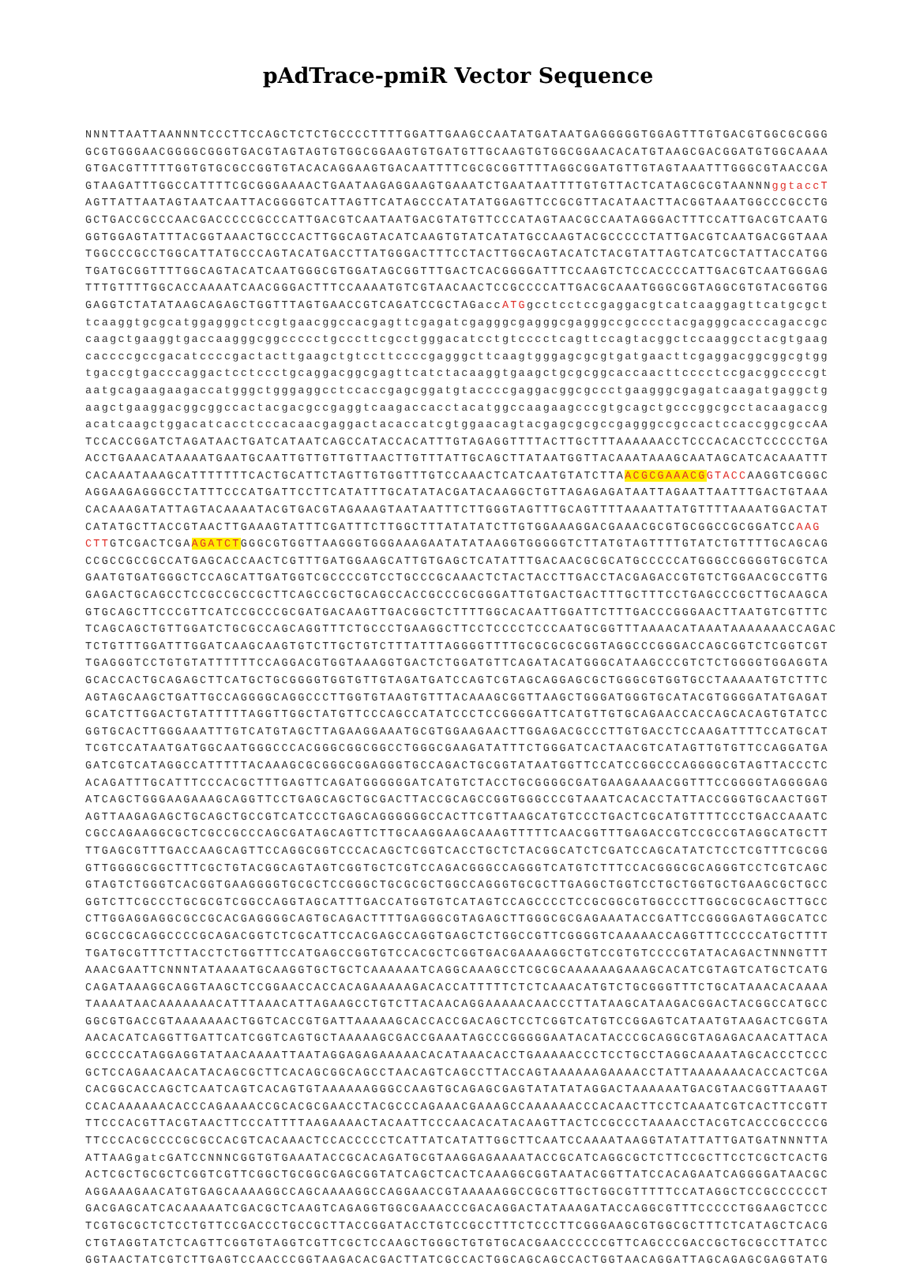pAdTrace-pmiR Vector Sequence
NNNTTAATTAANNNTCCCTTCCAGCTCTCTGCCCCTTTTGGATTGAAGCCAATATGATAATGAGGGGGTGGAGTTTGTGACGTGGCGCGGG GCGTGGGAACGGGGCGGGTGACGTAGTAGTGTGGCGGAAGTGTGATGTTGCAAGTGTGGCGGAACACATGTAAGCGACGGATGTGGCAAAA GTGACGTTTTTGGTGTGCGCCGGTGTACACAGGAAGTGACAATTTTCGCGCGGTTTTAGGCGGATGTTGTAGTAAATTTGGGCGTAACCGA GTAAGATTTGGCCATTTTCGCGGGAAAACTGAATAAGAGGAAGTGAAATCTGAATAATTTTGTGTTACTCATAGCGCGTAANNNggtaccT AGTTATTAATAGTAATCAATTACGGGGTCATTAGTTCATAGCCCATATATGGAGTTCCGCGTTACATAACTTACGGTAAATGGCCCGCCTG GCTGACCGCCCAACGACCCCCGCCCATTGACGTCAATAATGACGTATGTTCCCATAGTAACGCCAATAGGGACTTTCCATTGACGTCAATG GGTGGAGTATTTACGGTAAACTGCCCACTTGGCAGTACATCAAGTGTATCATATGCCAAGTACGCCCCCTATTGACGTCAATGACGGTAAA TGGCCCGCCTGGCATTATGCCCAGTACATGACCTTATGGGACTTTCCTACTTGGCAGTACATCTACGTATTAGTCATCGCTATTACCATGG TGATGCGGTTTTGGCAGTACATCAATGGGCGTGGATAGCGGTTTGACTCACGGGGATTTCCAAGTCTCCACCCCATTGACGTCAATGGGAG TTTGTTTTGGCACCAAAATCAACGGGACTTTCCAAAATGTCGTAACAACTCCGCCCCATTGACGCAAATGGGCGGTAGGCGTGTACGGTGG GAGGTCTATATAAGCAGAGCTGGTTTAGTGAACCGTCAGATCCGCTAGaccATGgcctcctccgaggacgtcatcaaggagttcatgcgct tcaaggtgcgcatggagggctccgtgaacggccacgagttcgagatcgagggcgagggcgagggccgcccctacgagggcacccagaccgc caagctgaaggtgaccaagggcggccccctgcccttcgcctgggacatcctgtcccctcagttccagtacggctccaaggcctacgtgaag caccccgccgacatccccgactacttgaagctgtccttccccgagggcttcaagtgggagcgcgtgatgaacttcgaggacggcggcgtgg tgaccgtgacccaggactcctccctgcaggacggcgagttcatctacaaggtgaagctgcgcggcaccaacttcccctccgacggccccgt aatgcagaagaagaccatgggctgggaggcctccaccgagcggatgtaccccgaggacggcgccctgaagggcgagatcaagatgaggctg aagctgaaggacggcggccactacgacgccgaggtcaagaccacctacatggccaagaagcccgtgcagctgcccggcgcctacaagaccg acatcaagctggacatcacctcccacaacgaggactacaccatcgtggaacagtacgagcgcgccgagggccgccactccaccggcgccAA TCCACCGGATCTAGATAACTGATCATAATCAGCCATACCACATTTGTAGAGGTTTTACTTGCTTTAAAAAACCTCCCACACCTCCCCCTGA ACCTGAAACATAAAATGAATGCAATTGTTGTTGTTAACTTGTTTATTGCAGCTTATAATGGTTACAAATAAAGCAATAGCATCACAAATTT CACAAATAAAGCATTTTTTTCACTGCATTCTAGTTGTGGTTTGTCCAAACTCATCAATGTATCTTAACGCGAAACG GTACCAAGGTCGGGC AGGAAGAGGGCCTATTTCCCATGATTCCTTCATATTTGCATATACGATACAAGGCTGTTAGAGAGATAATTAGAATTAATTTGACTGTAAA CACAAAGATATTAGTACAAAATACGTGACGTAGAAAGTAATAATTTCTTGGGTAGTTTGCAGTTTTAAAATTATGTTTTAAAATGGACTAT CATATGCTTACCGTAACTTGAAAGTATTTCGATTTCTTGGCTTTATATATCTTGTGGAAAGGACGAAACGCGTGCGGCCGCGGATCCAAG CTTGTCGACTCGAAGATCTGGGCGTGGTTAAGGGTGGGAAAGAATATATAAGGTGGGGGTCTTATGTAGTTTTGTATCTGTTTTGCAGCAG CCGCCGCCGCCATGAGCACCAACTCGTTTGATGGAAGCATTGTGAGCTCATATTTGACAACGCGCATGCCCCCATGGGCCGGGGTGCGTCA GAATGTGATGGGCTCCAGCATTGATGGTCGCCCCGTCCTGCCCGCAAACTCTACTACCTTGACCTACGAGACCGTGTCTGGAACGCCGTTG GAGACTGCAGCCTCCGCCGCCGCTTCAGCCGCTGCAGCCACCGCCCGCGGGATTGTGACTGACTTTGCTTTCCTGAGCCCGCTTGCAAGCA GTGCAGCTTCCCGTTCATCCGCCCGCGATGACAAGTTGACGGCTCTTTTGGCACAATTGGATTCTTTGACCCGGGAACTTAATGTCGTTTC TCAGCAGCTGTTGGATCTGCGCCAGCAGGTTTCTGCCCTGAAGGCTTCCTCCCCTCCCAATGCGGTTTAAAACATAAATAAAAAAACCAGAC TCTGTTTGGATTTGGATCAAGCAAGTGTCTTGCTGTCTTTATTTAGGGGTTTTGCGCGCGCGGTAGGCCCGGGACCAGCGGTCTCGGTCGT TGAGGGTCCTGTGTATTTTTTCCAGGACGTGGTAAAGGTGACTCTGGATGTTCAGATACATGGGCATAAGCCCGTCTCTGGGGTGGAGGTA GCACCACTGCAGAGCTTCATGCTGCGGGGTGGTGTTGTAGATGATCCAGTCGTAGCAGGAGCGCTGGGCGTGGTGCCTAAAAATGTCTTTC AGTAGCAAGCTGATTGCCAGGGGCAGGCCCTTGGTGTAAGTGTTTACAAAGCGGTTAAGCTGGGATGGGTGCATACGTGGGGATATGAGAT GCATCTTGGACTGTATTTTTAGGTTGGCTATGTTCCCAGCCATATCCCTCCGGGGATTCATGTTGTGCAGAACCACCAGCACAGTGTATCC GGTGCACTTGGGAAATTTGTCATGTAGCTTAGAAGGAAATGCGTGGAAGAACTTGGAGACGCCCTTGTGACCTCCAAGATTTTCCATGCAT TCGTCCATAATGATGGCAATGGGCCCACGGGCGGCGGCCTGGGCGAAGATATTTCTGGGATCACTAACGTCATAGTTGTGTTCCAGGATGA GATCGTCATAGGCCATTTTTACAAAGCGCGGGCGGAGGGTGCCAGACTGCGGTATAATGGTTCCATCCGGCCCAGGGGCGTAGTTACCCTC ACAGATTTGCATTTCCCACGCTTTGAGTTCAGATGGGGGGATCATGTCTACCTGCGGGGCGATGAAGAAAACGGTTTCCGGGGTAGGGGAG ATCAGCTGGGAAGAAAGCAGGTTCCTGAGCAGCTGCGACTTACCGCAGCCGGTGGGCCCGTAAATCACACCTATTACCGGGTGCAACTGGT AGTTAAGAGAGCTGCAGCTGCCGTCATCCCTGAGCAGGGGGGCCACTTCGTTAAGCATGTCCCTGACTCGCATGTTTTCCCTGACCAAATC CGCCAGAAGGCGCTCGCCGCCCAGCGATAGCAGTTCTTGCAAGGAAGCAAAGTTTTTCAACGGTTTGAGACCGTCCGCCGTAGGCATGCTT TTGAGCGTTTGACCAAGCAGTTCCAGGCGGTCCCACAGCTCGGTCACCTGCTCTACGGCATCTCGATCCAGCATATCTCCTCGTTTCGCGG GTTGGGGCGGCTTTCGCTGTACGGCAGTAGTCGGTGCTCGTCCAGACGGGCCAGGGTCATGTCTTTCCACGGGCGCAGGGTCCTCGTCAGC GTAGTCTGGGTCACGGTGAAGGGGTGCGCTCCGGGCTGCGCGCTGGCCAGGGTGCGCTTGAGGCTGGTCCTGCTGGTGCTGAAGCGCTGCC GGTCTTCGCCCTGCGCGTCGGCCAGGTAGCATTTGACCATGGTGTCATAGTCCAGCCCCTCCGCGGCGTGGCCCTTGGCGCGCAGCTTGCC CTTGGAGGAGGCGCCGCACGAGGGGCAGTGCAGACTTTTGAGGGCGTAGAGCTTGGGCGCGAGAAATACCGATTCCGGGGAGTAGGCATCC GCGCCGCAGGCCCCGCAGACGGTCTCGCATTCCACGAGCCAGGTGAGCTCTGGCCGTTCGGGGTCAAAAACCAGGTTTCCCCCATGCTTTT TGATGCGTTTCTTACCTCTGGTTTCCATGAGCCGGTGTCCACGCTCGGTGACGAAAAGGCTGTCCGTGTCCCCGTATACAGACTNNNGTTT AAACGAATTCNNNTATAAAATGCAAGGTGCTGCTCAAAAAATCAGGCAAAGCCTCGCGCAAAAAAGAAAGCACATCGTAGTCATGCTCATG CAGATAAAGGCAGGTAAGCTCCGGAACCACCACAGAAAAAGACACCATTTTTCTCTCAAACATGTCTGCGGGTTTCTGCATAAACACAAAA TAAAATAACAAAAAAACATTTAAACATTAGAAGCCTGTCTTACAACAGGAAAAACAACCCTTATAAGCATAAGACGGACTACGGCCATGCC GGCGTGACCGTAAAAAAACTGGTCACCGTGATTAAAAAGCACCACCGACAGCTCCTCGGTCATGTCCGGAGTCATAATGTAAGACTCGGTA AACACATCAGGTTGATTCATCGGTCAGTGCTAAAAAGCGACCGAAATAGCCCGGGGGAATACATACCCGCAGGCGTAGAGACAACATTACA GCCCCCATAGGAGGTATAACAAAATTAATAGGAGAGAAAAACACATAAACACCTGAAAAACCCTCCTGCCTAGGCAAAATAGCACCCTCCC GCTCCAGAACAACATACAGCGCTTCACAGCGGCAGCCTAACAGTCAGCCTTACCAGTAAAAAAGAAAACCTATTAAAAAAACACCACTCGA CACGGCACCAGCTCAATCAGTCACAGTGTAAAAAAGGGCCAAGTGCAGAGCGAGTATATATAGGACTAAAAAATGACGTAACGGTTAAAGT CCACAAAAAACACCCAGAAAACCGCACGCGAACCTACGCCCAGAAACGAAAGCCAAAAAACCCACAACTTCCTCAAATCGTCACTTCCGTT TTCCCACGTTACGTAACTTCCCATTTTAAGAAAACTACAATTCCCAACACATACAAGTTACTCCGCCCTAAAACCTACGTCACCCGCCCCG TTCCCACGCCCCGCGCCACGTCACAAACTCCACCCCCTCATTATCATATTGGCTTCAATCCAAAATAAGGTATATTATTGATGATNNNTTA ATTAAGgatcGATCCNNNCGGTGTGAAATACCGCACAGATGCGTAAGGAGAAAATACCGCATCAGGCGCTCTTCCGCTTCCTCGCTCACTG ACTCGCTGCGCTCGGTCGTTCGGCTGCGGCGAGCGGTATCAGCTCACTCAAAGGCGGTAATACGGTTATCCACAGAATCAGGGGATAACGC AGGAAAGAACATGTGAGCAAAAGGCCAGCAAAAGGCCAGGAACCGTAAAAAGGCCGCGTTGCTGGCGTTTTTCCATAGGCTCCGCCCCCCT GACGAGCATCACAAAAATCGACGCTCAAGTCAGAGGTGGCGAAACCCGACAGGACTATAAAGATACCAGGCGTTTCCCCCTGGAAGCTCCC TCGTGCGCTCTCCTGTTCCGACCCTGCCGCTTACCGGATACCTGTCCGCCTTTCTCCCTTCGGGAAGCGTGGCGCTTTCTCATAGCTCACG CTGTAGGTATCTCAGTTCGGTGTAGGTCGTTCGCTCCAAGCTGGGCTGTGTGCACGAACCCCCCGTTCAGCCCGACCGCTGCGCCTTATCC GGTAACTATCGTCTTGAGTCCAACCCGGTAAGACACGACTTATCGCCACTGGCAGCAGCCACTGGTAACAGGATTAGCAGAGCGAGGTATG